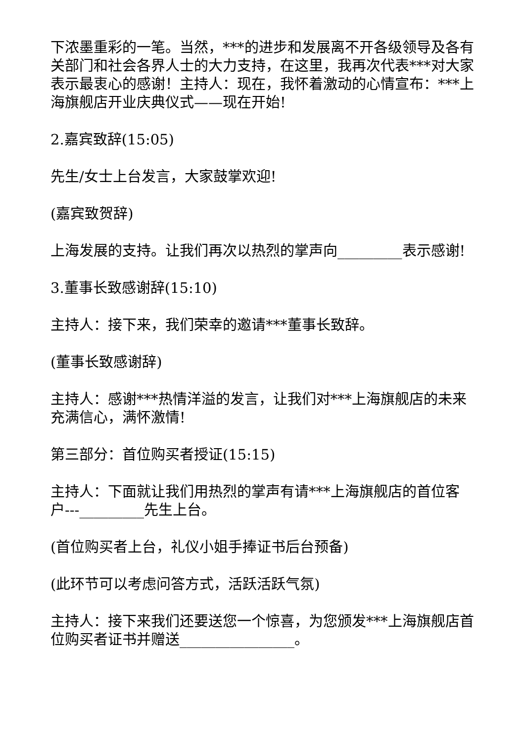下浓墨重彩的一笔。当然，***的进步和发展离不开各级领导及各有关部门和社会各界人士的大力支持，在这里，我再次代表***对大家表示最衷心的感谢！主持人：现在，我怀着激动的心情宣布：***上海旗舰店开业庆典仪式——现在开始!
2.嘉宾致辞(15:05)
先生/女士上台发言，大家鼓掌欢迎!
(嘉宾致贺辞)
上海发展的支持。让我们再次以热烈的掌声向_________表示感谢!
3.董事长致感谢辞(15:10)
主持人：接下来，我们荣幸的邀请***董事长致辞。
(董事长致感谢辞)
主持人：感谢***热情洋溢的发言，让我们对***上海旗舰店的未来充满信心，满怀激情!
第三部分：首位购买者授证(15:15)
主持人：下面就让我们用热烈的掌声有请***上海旗舰店的首位客户---_________先生上台。
(首位购买者上台，礼仪小姐手捧证书后台预备)
(此环节可以考虑问答方式，活跃活跃气氛)
主持人：接下来我们还要送您一个惊喜，为您颁发***上海旗舰店首位购买者证书并赠送________________。